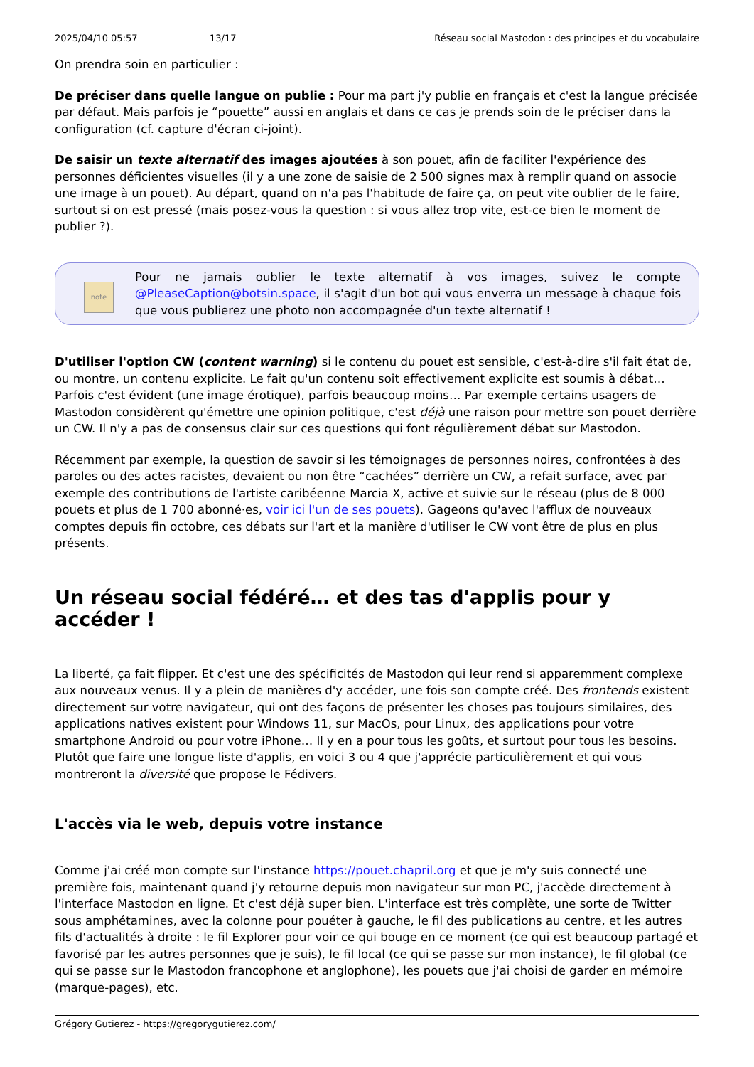2025/04/10 05:57 13/17 Réseau social Mastodon : des principes et du vocabulaire
On prendra soin en particulier :
De préciser dans quelle langue on publie : Pour ma part j'y publie en français et c'est la langue précisée par défaut. Mais parfois je “pouette” aussi en anglais et dans ce cas je prends soin de le préciser dans la configuration (cf. capture d'écran ci-joint).
De saisir un texte alternatif des images ajoutées à son pouet, afin de faciliter l'expérience des personnes déficientes visuelles (il y a une zone de saisie de 2 500 signes max à remplir quand on associe une image à un pouet). Au départ, quand on n'a pas l'habitude de faire ça, on peut vite oublier de le faire, surtout si on est pressé (mais posez-vous la question : si vous allez trop vite, est-ce bien le moment de publier ?).
note
Pour ne jamais oublier le texte alternatif à vos images, suivez le compte @PleaseCaption@botsin.space, il s'agit d'un bot qui vous enverra un message à chaque fois que vous publierez une photo non accompagnée d'un texte alternatif !
D'utiliser l'option CW (content warning) si le contenu du pouet est sensible, c'est-à-dire s'il fait état de, ou montre, un contenu explicite. Le fait qu'un contenu soit effectivement explicite est soumis à débat… Parfois c'est évident (une image érotique), parfois beaucoup moins… Par exemple certains usagers de Mastodon considèrent qu'émettre une opinion politique, c'est déjà une raison pour mettre son pouet derrière un CW. Il n'y a pas de consensus clair sur ces questions qui font régulièrement débat sur Mastodon.
Récemment par exemple, la question de savoir si les témoignages de personnes noires, confrontées à des paroles ou des actes racistes, devaient ou non être “cachées” derrière un CW, a refait surface, avec par exemple des contributions de l'artiste caribéenne Marcia X, active et suivie sur le réseau (plus de 8 000 pouets et plus de 1 700 abonné·es, voir ici l'un de ses pouets). Gageons qu'avec l'afflux de nouveaux comptes depuis fin octobre, ces débats sur l'art et la manière d'utiliser le CW vont être de plus en plus présents.
Un réseau social fédéré… et des tas d'applis pour y accéder !
La liberté, ça fait flipper. Et c'est une des spécificités de Mastodon qui leur rend si apparemment complexe aux nouveaux venus. Il y a plein de manières d'y accéder, une fois son compte créé. Des frontends existent directement sur votre navigateur, qui ont des façons de présenter les choses pas toujours similaires, des applications natives existent pour Windows 11, sur MacOs, pour Linux, des applications pour votre smartphone Android ou pour votre iPhone… Il y en a pour tous les goûts, et surtout pour tous les besoins. Plutôt que faire une longue liste d'applis, en voici 3 ou 4 que j'apprécie particulièrement et qui vous montreront la diversité que propose le Fédivers.
L'accès via le web, depuis votre instance
Comme j'ai créé mon compte sur l'instance https://pouet.chapril.org et que je m'y suis connecté une première fois, maintenant quand j'y retourne depuis mon navigateur sur mon PC, j'accède directement à l'interface Mastodon en ligne. Et c'est déjà super bien. L'interface est très complète, une sorte de Twitter sous amphétamines, avec la colonne pour pouéter à gauche, le fil des publications au centre, et les autres fils d'actualités à droite : le fil Explorer pour voir ce qui bouge en ce moment (ce qui est beaucoup partagé et favorisé par les autres personnes que je suis), le fil local (ce qui se passe sur mon instance), le fil global (ce qui se passe sur le Mastodon francophone et anglophone), les pouets que j'ai choisi de garder en mémoire (marque-pages), etc.
Grégory Gutierez - https://gregorygutierez.com/